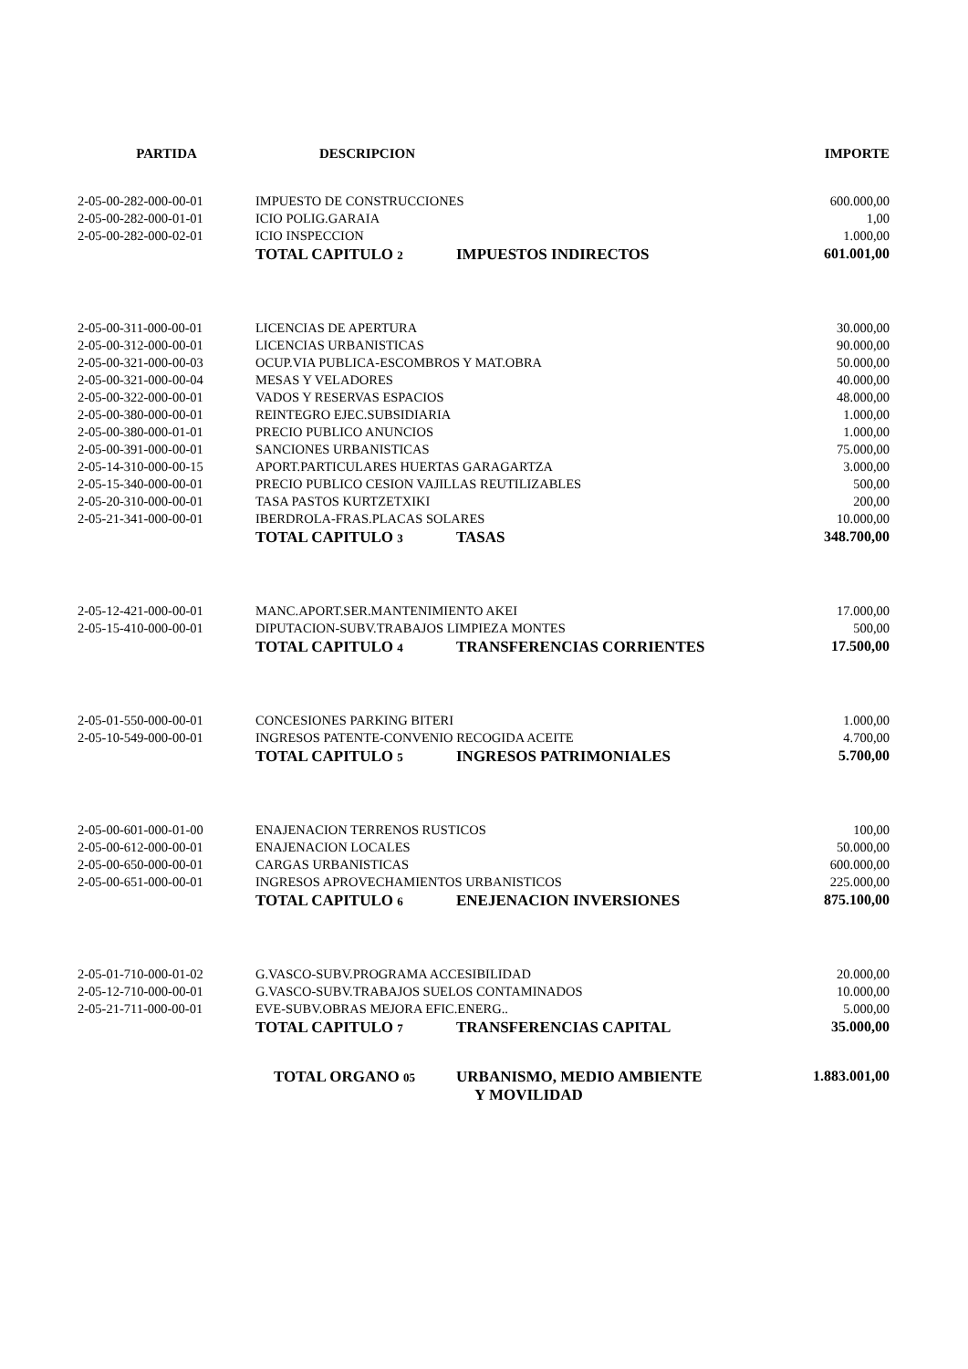| PARTIDA | DESCRIPCION | IMPORTE |
| --- | --- | --- |
| 2-05-00-282-000-00-01 | IMPUESTO DE CONSTRUCCIONES | 600.000,00 |
| 2-05-00-282-000-01-01 | ICIO POLIG.GARAIA | 1,00 |
| 2-05-00-282-000-02-01 | ICIO INSPECCION | 1.000,00 |
| | TOTAL CAPITULO 2 IMPUESTOS INDIRECTOS | 601.001,00 |
| 2-05-00-311-000-00-01 | LICENCIAS DE APERTURA | 30.000,00 |
| 2-05-00-312-000-00-01 | LICENCIAS URBANISTICAS | 90.000,00 |
| 2-05-00-321-000-00-03 | OCUP.VIA PUBLICA-ESCOMBROS Y MAT.OBRA | 50.000,00 |
| 2-05-00-321-000-00-04 | MESAS Y VELADORES | 40.000,00 |
| 2-05-00-322-000-00-01 | VADOS Y RESERVAS ESPACIOS | 48.000,00 |
| 2-05-00-380-000-00-01 | REINTEGRO EJEC.SUBSIDIARIA | 1.000,00 |
| 2-05-00-380-000-01-01 | PRECIO PUBLICO ANUNCIOS | 1.000,00 |
| 2-05-00-391-000-00-01 | SANCIONES URBANISTICAS | 75.000,00 |
| 2-05-14-310-000-00-15 | APORT.PARTICULARES HUERTAS GARAGARTZA | 3.000,00 |
| 2-05-15-340-000-00-01 | PRECIO PUBLICO CESION VAJILLAS REUTILIZABLES | 500,00 |
| 2-05-20-310-000-00-01 | TASA PASTOS KURTZETXIKI | 200,00 |
| 2-05-21-341-000-00-01 | IBERDROLA-FRAS.PLACAS SOLARES | 10.000,00 |
| | TOTAL CAPITULO 3 TASAS | 348.700,00 |
| 2-05-12-421-000-00-01 | MANC.APORT.SER.MANTENIMIENTO AKEI | 17.000,00 |
| 2-05-15-410-000-00-01 | DIPUTACION-SUBV.TRABAJOS LIMPIEZA MONTES | 500,00 |
| | TOTAL CAPITULO 4 TRANSFERENCIAS CORRIENTES | 17.500,00 |
| 2-05-01-550-000-00-01 | CONCESIONES PARKING BITERI | 1.000,00 |
| 2-05-10-549-000-00-01 | INGRESOS PATENTE-CONVENIO RECOGIDA ACEITE | 4.700,00 |
| | TOTAL CAPITULO 5 INGRESOS PATRIMONIALES | 5.700,00 |
| 2-05-00-601-000-01-00 | ENAJENACION TERRENOS RUSTICOS | 100,00 |
| 2-05-00-612-000-00-01 | ENAJENACION LOCALES | 50.000,00 |
| 2-05-00-650-000-00-01 | CARGAS URBANISTICAS | 600.000,00 |
| 2-05-00-651-000-00-01 | INGRESOS APROVECHAMIENTOS URBANISTICOS | 225.000,00 |
| | TOTAL CAPITULO 6 ENEJENACION INVERSIONES | 875.100,00 |
| 2-05-01-710-000-01-02 | G.VASCO-SUBV.PROGRAMA ACCESIBILIDAD | 20.000,00 |
| 2-05-12-710-000-00-01 | G.VASCO-SUBV.TRABAJOS SUELOS CONTAMINADOS | 10.000,00 |
| 2-05-21-711-000-00-01 | EVE-SUBV.OBRAS MEJORA EFIC.ENERG.. | 5.000,00 |
| | TOTAL CAPITULO 7 TRANSFERENCIAS CAPITAL | 35.000,00 |
| | TOTAL ORGANO 05 URBANISMO, MEDIO AMBIENTE Y MOVILIDAD | 1.883.001,00 |